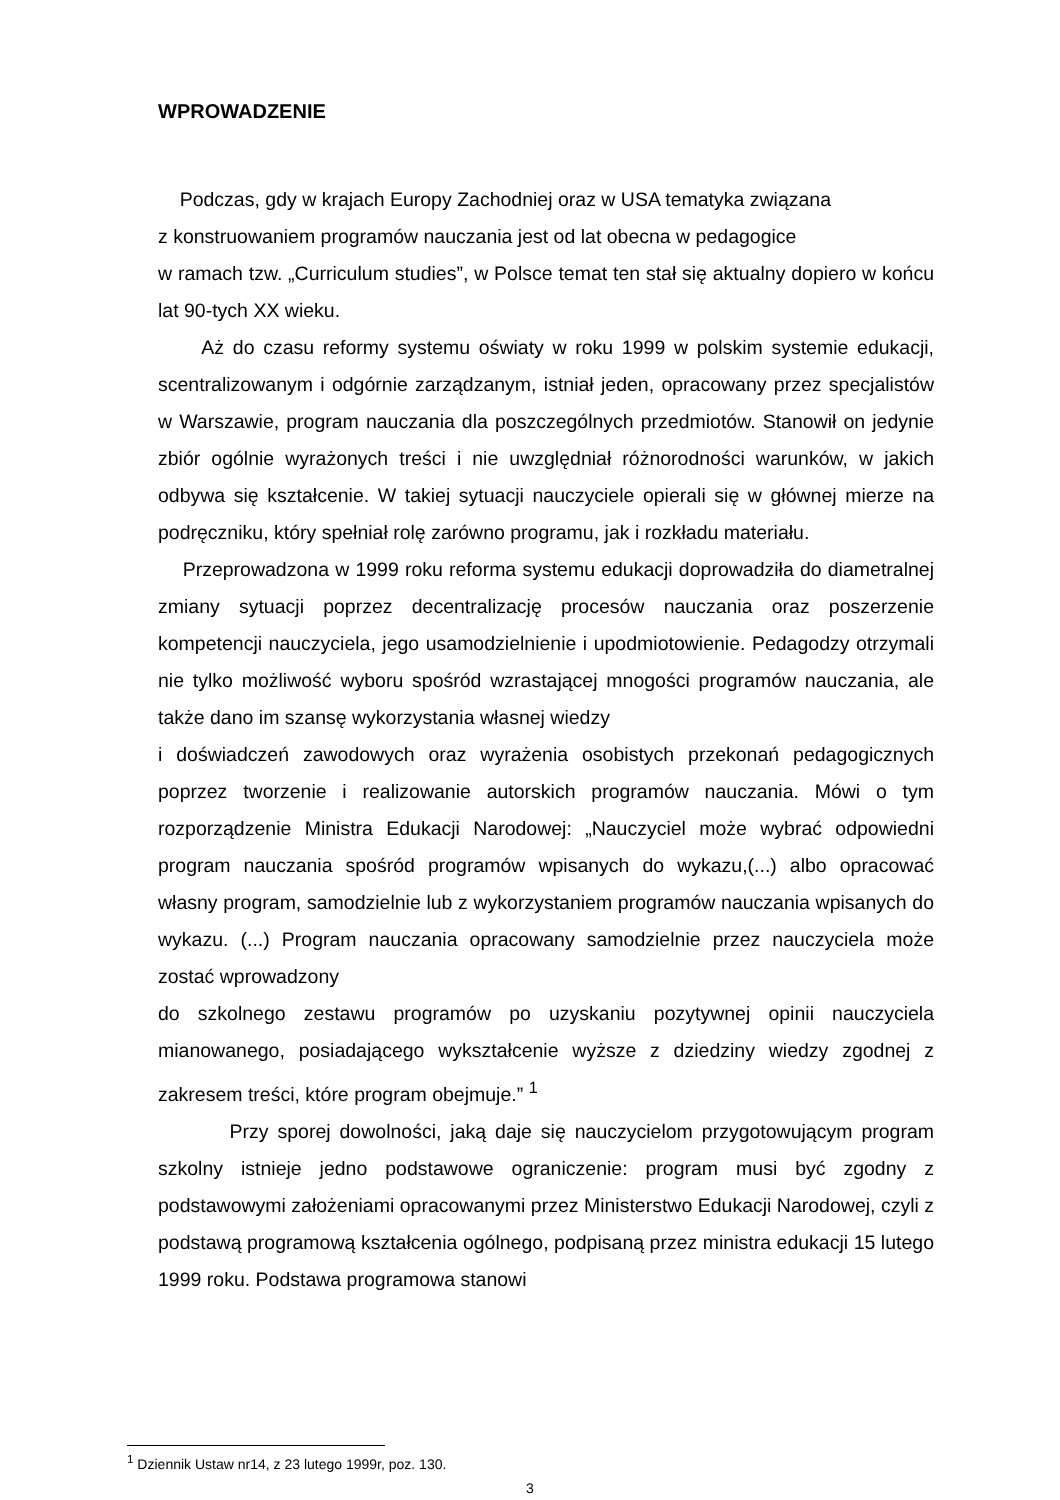WPROWADZENIE
Podczas, gdy w krajach Europy Zachodniej oraz w USA tematyka związana
z konstruowaniem programów nauczania jest od lat obecna w pedagogice
w ramach tzw. „Curriculum studies”, w Polsce temat ten stał się aktualny dopiero w końcu lat 90-tych XX wieku.
Aż do czasu reformy systemu oświaty w roku 1999 w polskim systemie edukacji, scentralizowanym i odgórnie zarządzanym, istniał jeden, opracowany przez specjalistów w Warszawie, program nauczania dla poszczególnych przedmiotów. Stanowił on jedynie zbiór ogólnie wyrażonych treści i nie uwzględniał różnorodności warunków, w jakich odbywa się kształcenie. W takiej sytuacji nauczyciele opierali się w głównej mierze na podręczniku, który spełniał rolę zarówno programu, jak i rozkładu materiału.
Przeprowadzona w 1999 roku reforma systemu edukacji doprowadziła do diametralnej zmiany sytuacji poprzez decentralizację procesów nauczania oraz poszerzenie kompetencji nauczyciela, jego usamodzielnienie i upodmiotowienie. Pedagodzy otrzymali nie tylko możliwość wyboru spośród wzrastającej mnogości programów nauczania, ale także dano im szansę wykorzystania własnej wiedzy
i doświadczeń zawodowych oraz wyrażenia osobistych przekonań pedagogicznych poprzez tworzenie i realizowanie autorskich programów nauczania. Mówi o tym rozporządzenie Ministra Edukacji Narodowej: „Nauczyciel może wybrać odpowiedni program nauczania spośród programów wpisanych do wykazu,(...) albo opracować własny program, samodzielnie lub z wykorzystaniem programów nauczania wpisanych do wykazu. (...) Program nauczania opracowany samodzielnie przez nauczyciela może zostać wprowadzony
do szkolnego zestawu programów po uzyskaniu pozytywnej opinii nauczyciela mianowanego, posiadającego wykształcenie wyższe z dziedziny wiedzy zgodnej z zakresem treści, które program obejmuje.” <sup>1</sup>
Przy sporej dowolności, jaką daje się nauczycielom przygotowującym program szkolny istnieje jedno podstawowe ograniczenie: program musi być zgodny z podstawowymi założeniami opracowanymi przez Ministerstwo Edukacji Narodowej, czyli z podstawą programową kształcenia ogólnego, podpisaną przez ministra edukacji 15 lutego 1999 roku. Podstawa programowa stanowi
<sup>1</sup> Dziennik Ustaw nr14, z 23 lutego 1999r, poz. 130.
3